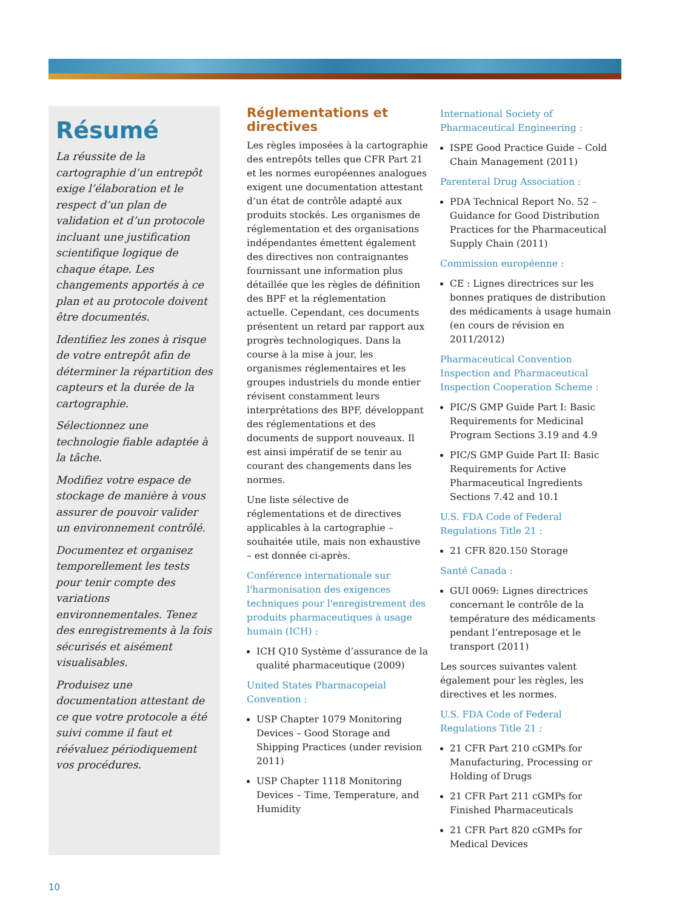Résumé
La réussite de la cartographie d’un entrepôt exige l’élaboration et le respect d’un plan de validation et d’un protocole incluant une justification scientifique logique de chaque étape. Les changements apportés à ce plan et au protocole doivent être documentés.
Identifiez les zones à risque de votre entrepôt afin de déterminer la répartition des capteurs et la durée de la cartographie.
Sélectionnez une technologie fiable adaptée à la tâche.
Modifiez votre espace de stockage de manière à vous assurer de pouvoir valider un environnement contrôlé.
Documentez et organisez temporellement les tests pour tenir compte des variations environnementales. Tenez des enregistrements à la fois sécurisés et aisément visualisables.
Produisez une documentation attestant de ce que votre protocole a été suivi comme il faut et réévaluez périodiquement vos procédures.
Réglementations et directives
Les règles imposées à la cartographie des entrepôts telles que CFR Part 21 et les normes européennes analogues exigent une documentation attestant d’un état de contrôle adapté aux produits stockés. Les organismes de réglementation et des organisations indépendantes émettent également des directives non contraignantes fournissant une information plus détaillée que les règles de définition des BPF et la réglementation actuelle. Cependant, ces documents présentent un retard par rapport aux progrès technologiques. Dans la course à la mise à jour, les organismes réglementaires et les groupes industriels du monde entier révisent constamment leurs interprétations des BPF, développant des réglementations et des documents de support nouveaux. Il est ainsi impératif de se tenir au courant des changements dans les normes.
Une liste sélective de réglementations et de directives applicables à la cartographie – souhaitée utile, mais non exhaustive – est donnée ci-après.
Conférence internationale sur l'harmonisation des exigences techniques pour l'enregistrement des produits pharmaceutiques à usage humain (ICH) :
ICH Q10 Système d’assurance de la qualité pharmaceutique (2009)
United States Pharmacopeial Convention :
USP Chapter 1079 Monitoring Devices – Good Storage and Shipping Practices (under revision 2011)
USP Chapter 1118 Monitoring Devices – Time, Temperature, and Humidity
International Society of Pharmaceutical Engineering :
ISPE Good Practice Guide – Cold Chain Management (2011)
Parenteral Drug Association :
PDA Technical Report No. 52 – Guidance for Good Distribution Practices for the Pharmaceutical Supply Chain (2011)
Commission européenne :
CE : Lignes directrices sur les bonnes pratiques de distribution des médicaments à usage humain (en cours de révision en 2011/2012)
Pharmaceutical Convention Inspection and Pharmaceutical Inspection Cooperation Scheme :
PIC/S GMP Guide Part I: Basic Requirements for Medicinal Program Sections 3.19 and 4.9
PIC/S GMP Guide Part II: Basic Requirements for Active Pharmaceutical Ingredients Sections 7.42 and 10.1
U.S. FDA Code of Federal Regulations Title 21 :
21 CFR 820.150 Storage
Santé Canada :
GUI 0069: Lignes directrices concernant le contrôle de la température des médicaments pendant l’entreposage et le transport (2011)
Les sources suivantes valent également pour les règles, les directives et les normes.
U.S. FDA Code of Federal Regulations Title 21 :
21 CFR Part 210 cGMPs for Manufacturing, Processing or Holding of Drugs
21 CFR Part 211 cGMPs for Finished Pharmaceuticals
21 CFR Part 820 cGMPs for Medical Devices
10